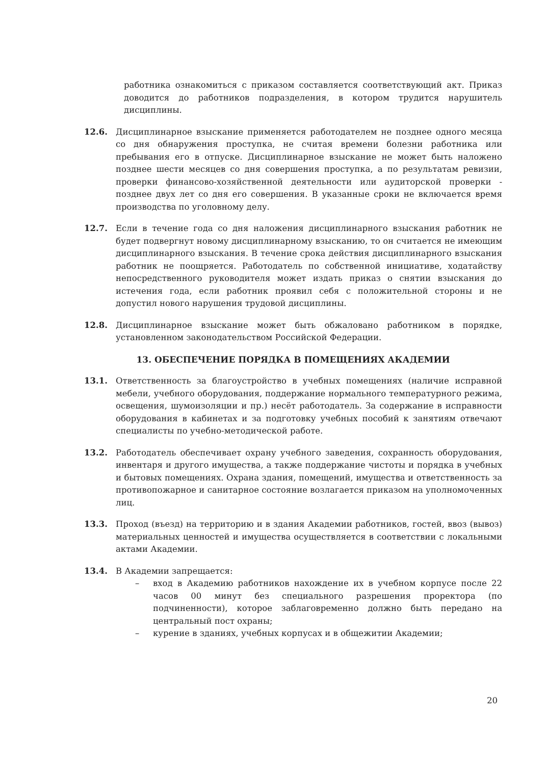работника ознакомиться с приказом составляется соответствующий акт. Приказ доводится до работников подразделения, в котором трудится нарушитель дисциплины.
12.6. Дисциплинарное взыскание применяется работодателем не позднее одного месяца со дня обнаружения проступка, не считая времени болезни работника или пребывания его в отпуске. Дисциплинарное взыскание не может быть наложено позднее шести месяцев со дня совершения проступка, а по результатам ревизии, проверки финансово-хозяйственной деятельности или аудиторской проверки - позднее двух лет со дня его совершения. В указанные сроки не включается время производства по уголовному делу.
12.7. Если в течение года со дня наложения дисциплинарного взыскания работник не будет подвергнут новому дисциплинарному взысканию, то он считается не имеющим дисциплинарного взыскания. В течение срока действия дисциплинарного взыскания работник не поощряется. Работодатель по собственной инициативе, ходатайству непосредственного руководителя может издать приказ о снятии взыскания до истечения года, если работник проявил себя с положительной стороны и не допустил нового нарушения трудовой дисциплины.
12.8. Дисциплинарное взыскание может быть обжаловано работником в порядке, установленном законодательством Российской Федерации.
13. ОБЕСПЕЧЕНИЕ ПОРЯДКА В ПОМЕЩЕНИЯХ АКАДЕМИИ
13.1. Ответственность за благоустройство в учебных помещениях (наличие исправной мебели, учебного оборудования, поддержание нормального температурного режима, освещения, шумоизоляции и пр.) несёт работодатель. За содержание в исправности оборудования в кабинетах и за подготовку учебных пособий к занятиям отвечают специалисты по учебно-методической работе.
13.2. Работодатель обеспечивает охрану учебного заведения, сохранность оборудования, инвентаря и другого имущества, а также поддержание чистоты и порядка в учебных и бытовых помещениях. Охрана здания, помещений, имущества и ответственность за противопожарное и санитарное состояние возлагается приказом на уполномоченных лиц.
13.3. Проход (въезд) на территорию и в здания Академии работников, гостей, ввоз (вывоз) материальных ценностей и имущества осуществляется в соответствии с локальными актами Академии.
13.4. В Академии запрещается:
– вход в Академию работников нахождение их в учебном корпусе после 22 часов 00 минут без специального разрешения проректора (по подчиненности), которое заблаговременно должно быть передано на центральный пост охраны;
– курение в зданиях, учебных корпусах и в общежитии Академии;
20